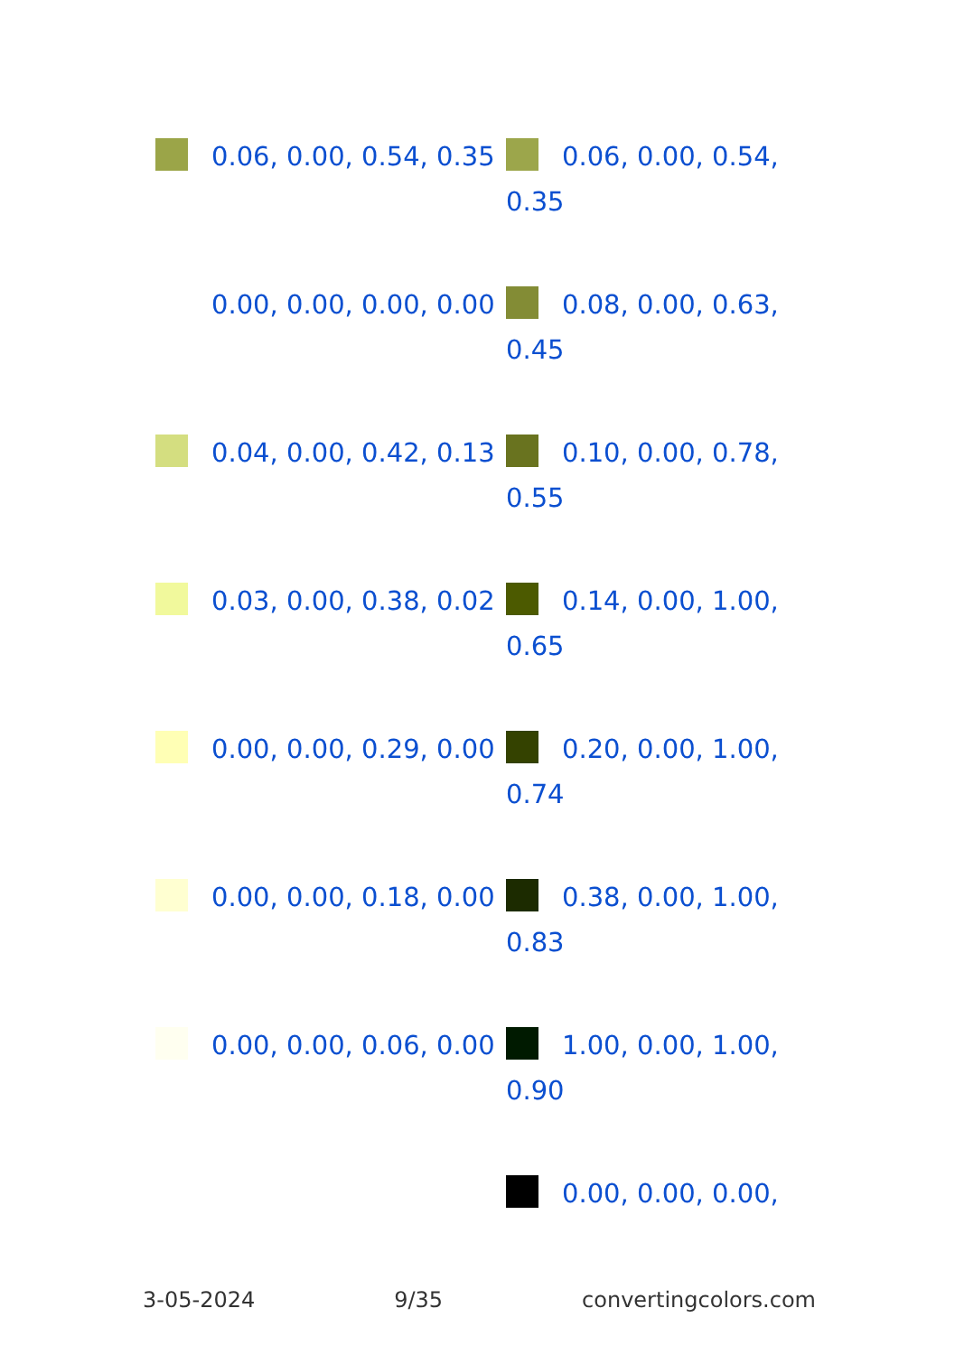0.06, 0.00, 0.54, 0.35
0.06, 0.00, 0.54, 0.35
0.00, 0.00, 0.00, 0.00
0.08, 0.00, 0.63, 0.45
0.04, 0.00, 0.42, 0.13
0.10, 0.00, 0.78, 0.55
0.03, 0.00, 0.38, 0.02
0.14, 0.00, 1.00, 0.65
0.00, 0.00, 0.29, 0.00
0.20, 0.00, 1.00, 0.74
0.00, 0.00, 0.18, 0.00
0.38, 0.00, 1.00, 0.83
0.00, 0.00, 0.06, 0.00
1.00, 0.00, 1.00, 0.90
0.00, 0.00, 0.00,
3-05-2024 9/35 convertingcolors.com